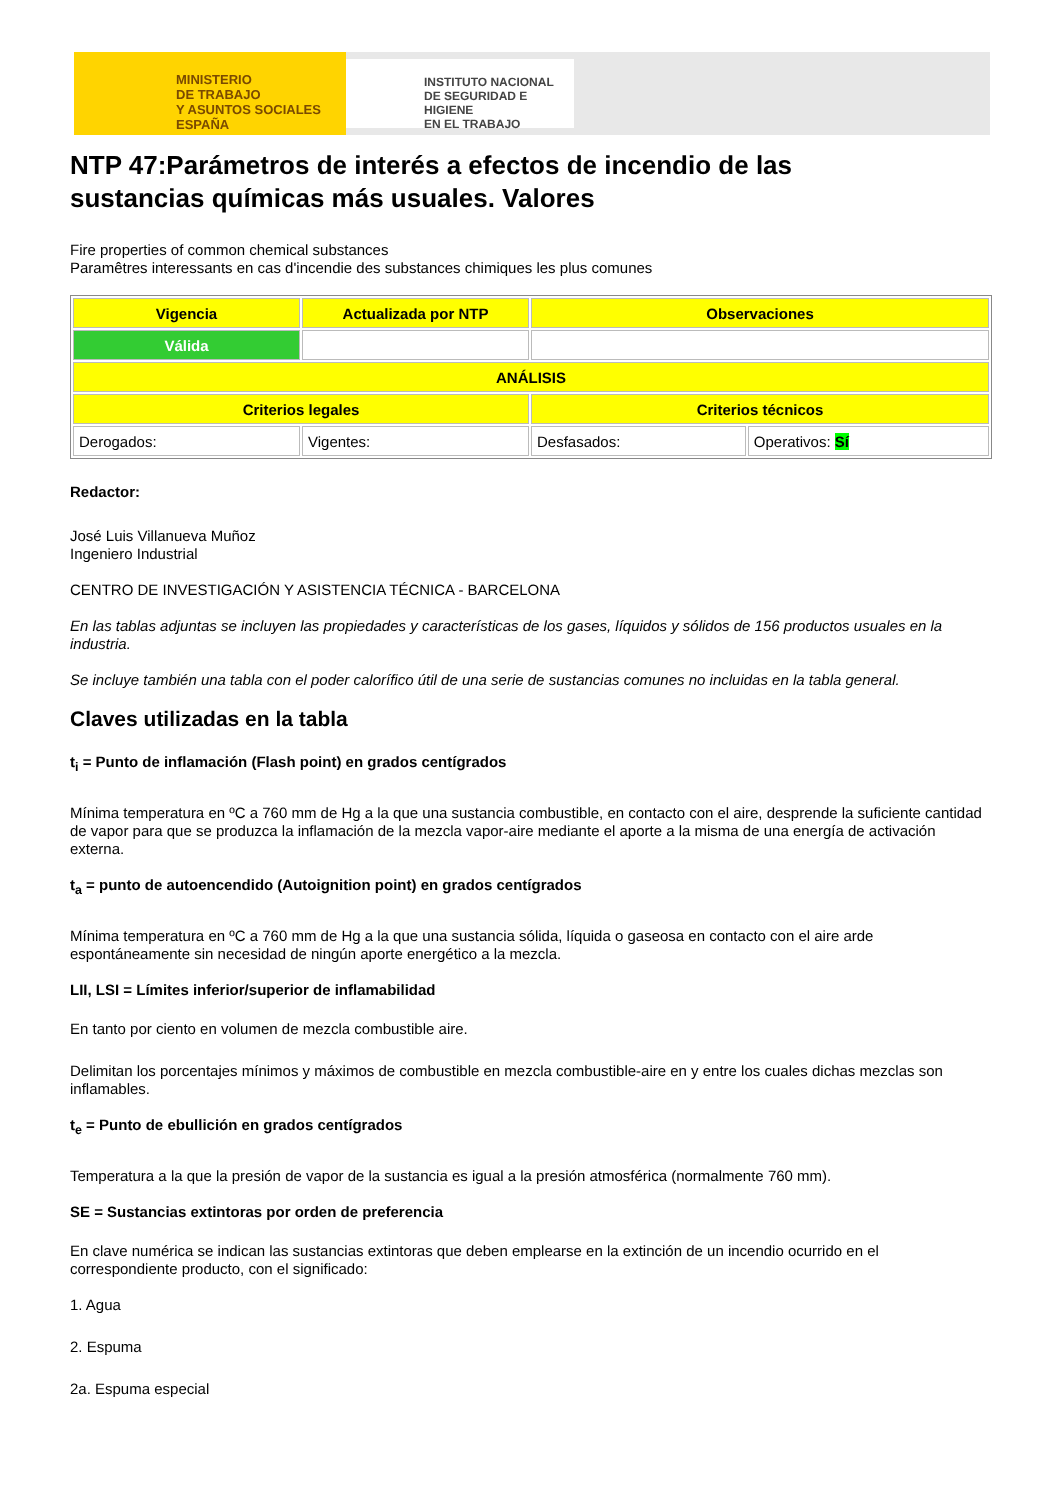MINISTERIO
DE TRABAJO
Y ASUNTOS SOCIALES
ESPAÑA
INSTITUTO NACIONAL
DE SEGURIDAD E HIGIENE
EN EL TRABAJO
NTP 47:Parámetros de interés a efectos de incendio de las sustancias químicas más usuales. Valores
Fire properties of common chemical substances
Paramêtres interessants en cas d'incendie des substances chimiques les plus comunes
| Vigencia | Actualizada por NTP | Observaciones | |
| Válida | | | |
| ANÁLISIS | | | |
| Criterios legales | | Criterios técnicos | |
| Derogados: | Vigentes: | Desfasados: | Operativos: Sí |
Redactor:
José Luis Villanueva Muñoz
Ingeniero Industrial
CENTRO DE INVESTIGACIÓN Y ASISTENCIA TÉCNICA - BARCELONA
En las tablas adjuntas se incluyen las propiedades y características de los gases, líquidos y sólidos de 156 productos usuales en la industria.
Se incluye también una tabla con el poder calorífico útil de una serie de sustancias comunes no incluidas en la tabla general.
Claves utilizadas en la tabla
t<sub>i</sub> = Punto de inflamación (Flash point) en grados centígrados
Mínima temperatura en ºC a 760 mm de Hg a la que una sustancia combustible, en contacto con el aire, desprende la suficiente cantidad de vapor para que se produzca la inflamación de la mezcla vapor-aire mediante el aporte a la misma de una energía de activación externa.
t<sub>a</sub> = punto de autoencendido (Autoignition point) en grados centígrados
Mínima temperatura en ºC a 760 mm de Hg a la que una sustancia sólida, líquida o gaseosa en contacto con el aire arde espontáneamente sin necesidad de ningún aporte energético a la mezcla.
LII, LSI = Límites inferior/superior de inflamabilidad
En tanto por ciento en volumen de mezcla combustible aire.
Delimitan los porcentajes mínimos y máximos de combustible en mezcla combustible-aire en y entre los cuales dichas mezclas son inflamables.
t<sub>e</sub> = Punto de ebullición en grados centígrados
Temperatura a la que la presión de vapor de la sustancia es igual a la presión atmosférica (normalmente 760 mm).
SE = Sustancias extintoras por orden de preferencia
En clave numérica se indican las sustancias extintoras que deben emplearse en la extinción de un incendio ocurrido en el correspondiente producto, con el significado:
1. Agua
2. Espuma
2a. Espuma especial